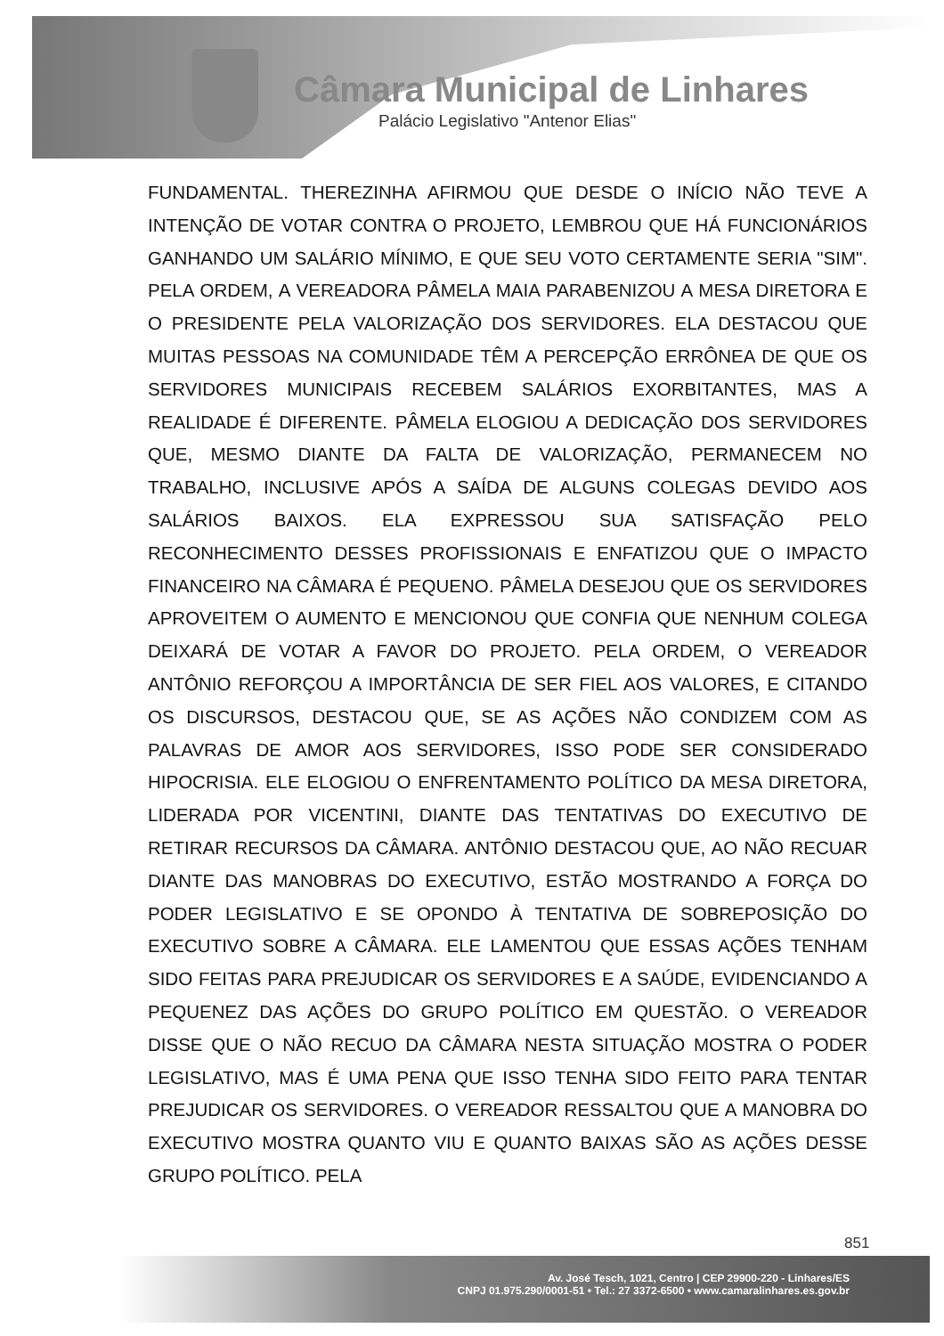Câmara Municipal de Linhares
Palácio Legislativo "Antenor Elias"
FUNDAMENTAL. THEREZINHA AFIRMOU QUE DESDE O INÍCIO NÃO TEVE A INTENÇÃO DE VOTAR CONTRA O PROJETO, LEMBROU QUE HÁ FUNCIONÁRIOS GANHANDO UM SALÁRIO MÍNIMO, E QUE SEU VOTO CERTAMENTE SERIA "SIM". PELA ORDEM, A VEREADORA PÂMELA MAIA PARABENIZOU A MESA DIRETORA E O PRESIDENTE PELA VALORIZAÇÃO DOS SERVIDORES. ELA DESTACOU QUE MUITAS PESSOAS NA COMUNIDADE TÊM A PERCEPÇÃO ERRÔNEA DE QUE OS SERVIDORES MUNICIPAIS RECEBEM SALÁRIOS EXORBITANTES, MAS A REALIDADE É DIFERENTE. PÂMELA ELOGIOU A DEDICAÇÃO DOS SERVIDORES QUE, MESMO DIANTE DA FALTA DE VALORIZAÇÃO, PERMANECEM NO TRABALHO, INCLUSIVE APÓS A SAÍDA DE ALGUNS COLEGAS DEVIDO AOS SALÁRIOS BAIXOS. ELA EXPRESSOU SUA SATISFAÇÃO PELO RECONHECIMENTO DESSES PROFISSIONAIS E ENFATIZOU QUE O IMPACTO FINANCEIRO NA CÂMARA É PEQUENO. PÂMELA DESEJOU QUE OS SERVIDORES APROVEITEM O AUMENTO E MENCIONOU QUE CONFIA QUE NENHUM COLEGA DEIXARÁ DE VOTAR A FAVOR DO PROJETO. PELA ORDEM, O VEREADOR ANTÔNIO REFORÇOU A IMPORTÂNCIA DE SER FIEL AOS VALORES, E CITANDO OS DISCURSOS, DESTACOU QUE, SE AS AÇÕES NÃO CONDIZEM COM AS PALAVRAS DE AMOR AOS SERVIDORES, ISSO PODE SER CONSIDERADO HIPOCRISIA. ELE ELOGIOU O ENFRENTAMENTO POLÍTICO DA MESA DIRETORA, LIDERADA POR VICENTINI, DIANTE DAS TENTATIVAS DO EXECUTIVO DE RETIRAR RECURSOS DA CÂMARA. ANTÔNIO DESTACOU QUE, AO NÃO RECUAR DIANTE DAS MANOBRAS DO EXECUTIVO, ESTÃO MOSTRANDO A FORÇA DO PODER LEGISLATIVO E SE OPONDO À TENTATIVA DE SOBREPOSIÇÃO DO EXECUTIVO SOBRE A CÂMARA. ELE LAMENTOU QUE ESSAS AÇÕES TENHAM SIDO FEITAS PARA PREJUDICAR OS SERVIDORES E A SAÚDE, EVIDENCIANDO A PEQUENEZ DAS AÇÕES DO GRUPO POLÍTICO EM QUESTÃO. O VEREADOR DISSE QUE O NÃO RECUO DA CÂMARA NESTA SITUAÇÃO MOSTRA O PODER LEGISLATIVO, MAS É UMA PENA QUE ISSO TENHA SIDO FEITO PARA TENTAR PREJUDICAR OS SERVIDORES. O VEREADOR RESSALTOU QUE A MANOBRA DO EXECUTIVO MOSTRA QUANTO VIU E QUANTO BAIXAS SÃO AS AÇÕES DESSE GRUPO POLÍTICO. PELA
851
Av. José Tesch, 1021, Centro | CEP 29900-220 - Linhares/ES
CNPJ 01.975.290/0001-51 • Tel.: 27 3372-6500 • www.camaralinhares.es.gov.br